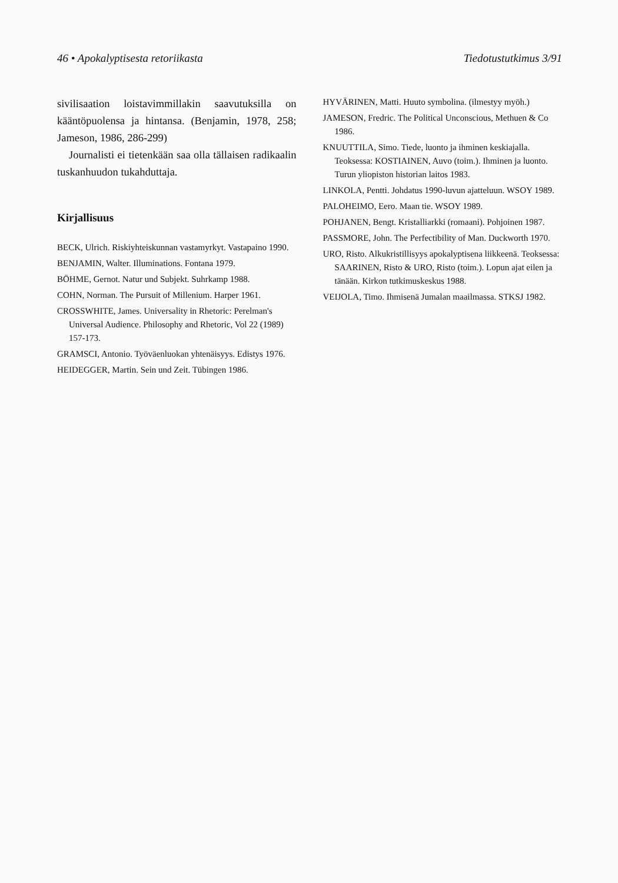46 • Apokalyptisesta retoriikasta Tiedotustutkimus 3/91
sivilisaation loistavimmillakin saavutuksilla on kääntöpuolensa ja hintansa. (Benjamin, 1978, 258; Jameson, 1986, 286-299)
Journalisti ei tietenkään saa olla tällaisen radikaalin tuskanhuudon tukahduttaja.
Kirjallisuus
BECK, Ulrich. Riskiyhteiskunnan vastamyrkyt. Vastapaino 1990.
BENJAMIN, Walter. Illuminations. Fontana 1979.
BÖHME, Gernot. Natur und Subjekt. Suhrkamp 1988.
COHN, Norman. The Pursuit of Millenium. Harper 1961.
CROSSWHITE, James. Universality in Rhetoric: Perelman's Universal Audience. Philosophy and Rhetoric, Vol 22 (1989) 157-173.
GRAMSCI, Antonio. Työväenluokan yhtenäisyys. Edistys 1976.
HEIDEGGER, Martin. Sein und Zeit. Tübingen 1986.
HYVÄRINEN, Matti. Huuto symbolina. (ilmestyy myöh.)
JAMESON, Fredric. The Political Unconscious, Methuen & Co 1986.
KNUUTTILA, Simo. Tiede, luonto ja ihminen keskiajalla. Teoksessa: KOSTIAINEN, Auvo (toim.). Ihminen ja luonto. Turun yliopiston historian laitos 1983.
LINKOLA, Pentti. Johdatus 1990-luvun ajatteluun. WSOY 1989.
PALOHEIMO, Eero. Maan tie. WSOY 1989.
POHJANEN, Bengt. Kristalliarkki (romaani). Pohjoinen 1987.
PASSMORE, John. The Perfectibility of Man. Duckworth 1970.
URO, Risto. Alkukristillisyys apokalyptisena liikkeenä. Teoksessa: SAARINEN, Risto & URO, Risto (toim.). Lopun ajat eilen ja tänään. Kirkon tutkimuskeskus 1988.
VEIJOLA, Timo. Ihmisenä Jumalan maailmassa. STKSJ 1982.